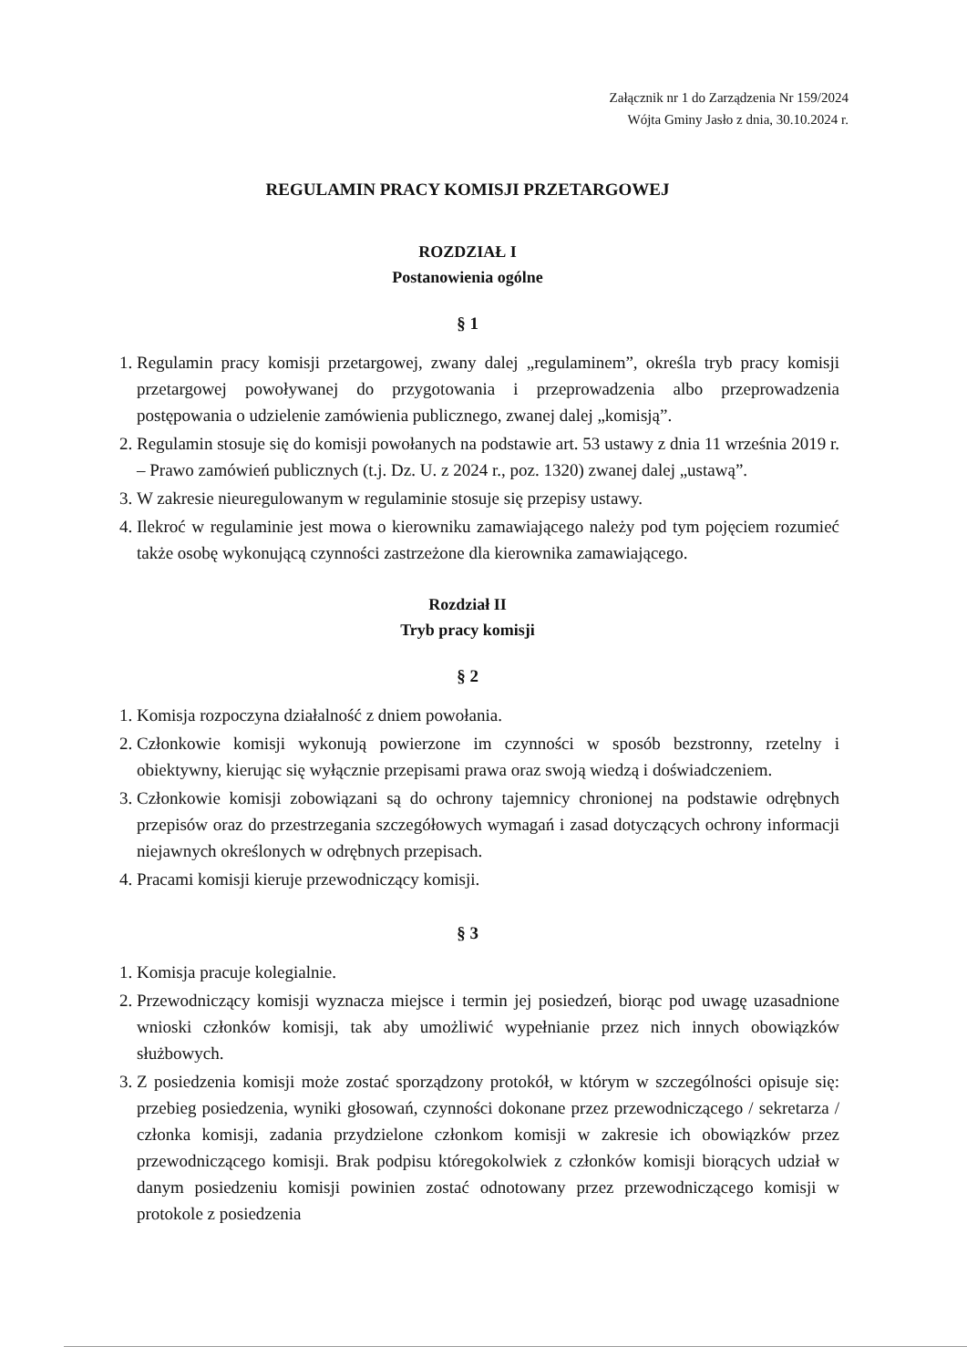Załącznik nr 1 do Zarządzenia Nr 159/2024
Wójta Gminy Jasło z dnia, 30.10.2024 r.
REGULAMIN PRACY KOMISJI PRZETARGOWEJ
ROZDZIAŁ I
Postanowienia ogólne
§ 1
1. Regulamin pracy komisji przetargowej, zwany dalej „regulaminem”, określa tryb pracy komisji przetargowej powoływanej do przygotowania i przeprowadzenia albo przeprowadzenia postępowania o udzielenie zamówienia publicznego, zwanej dalej „komisją”.
2. Regulamin stosuje się do komisji powołanych na podstawie art. 53 ustawy z dnia 11 września 2019 r. – Prawo zamówień publicznych (t.j. Dz. U. z 2024 r., poz. 1320) zwanej dalej „ustawą”.
3. W zakresie nieuregulowanym w regulaminie stosuje się przepisy ustawy.
4. Ilekroć w regulaminie jest mowa o kierowniku zamawiającego należy pod tym pojęciem rozumieć także osobę wykonującą czynności zastrzeżone dla kierownika zamawiającego.
Rozdział II
Tryb pracy komisji
§ 2
1. Komisja rozpoczyna działalność z dniem powołania.
2. Członkowie komisji wykonują powierzone im czynności w sposób bezstronny, rzetelny i obiektywny, kierując się wyłącznie przepisami prawa oraz swoją wiedzą i doświadczeniem.
3. Członkowie komisji zobowiązani są do ochrony tajemnicy chronionej na podstawie odrębnych przepisów oraz do przestrzegania szczegółowych wymagań i zasad dotyczących ochrony informacji niejawnych określonych w odrębnych przepisach.
4. Pracami komisji kieruje przewodniczący komisji.
§ 3
1. Komisja pracuje kolegialnie.
2. Przewodniczący komisji wyznacza miejsce i termin jej posiedzeń, biorąc pod uwagę uzasadnione wnioski członków komisji, tak aby umożliwić wypełnianie przez nich innych obowiązków służbowych.
3. Z posiedzenia komisji może zostać sporządzony protokół, w którym w szczególności opisuje się: przebieg posiedzenia, wyniki głosowań, czynności dokonane przez przewodniczącego / sekretarza / członka komisji, zadania przydzielone członkom komisji w zakresie ich obowiązków przez przewodniczącego komisji. Brak podpisu któregokolwiek z członków komisji biorących udział w danym posiedzeniu komisji powinien zostać odnotowany przez przewodniczącego komisji w protokole z posiedzenia